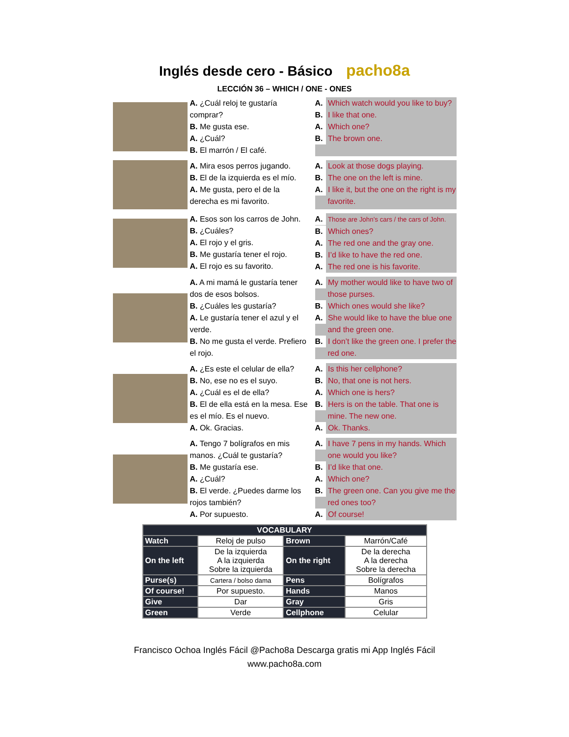Inglés desde cero - Básico pacho8a
LECCIÓN 36 – WHICH / ONE - ONES
A. ¿Cuál reloj te gustaría comprar?
B. Me gusta ese.
A. ¿Cuál?
B. El marrón / El café.
A. Which watch would you like to buy?
B. I like that one.
A. Which one?
B. The brown one.
A. Mira esos perros jugando.
B. El de la izquierda es el mío.
A. Me gusta, pero el de la derecha es mi favorito.
A. Look at those dogs playing.
B. The one on the left is mine.
A. I like it, but the one on the right is my favorite.
A. Esos son los carros de John.
B. ¿Cuáles?
A. El rojo y el gris.
B. Me gustaría tener el rojo.
A. El rojo es su favorito.
A. Those are John’s cars / the cars of John.
B. Which ones?
A. The red one and the gray one.
B. I’d like to have the red one.
A. The red one is his favorite.
A. A mi mamá le gustaría tener dos de esos bolsos.
B. ¿Cuáles les gustaría?
A. Le gustaría tener el azul y el verde.
B. No me gusta el verde. Prefiero el rojo.
A. My mother would like to have two of those purses.
B. Which ones would she like?
A. She would like to have the blue one and the green one.
B. I don’t like the green one. I prefer the red one.
A. ¿Es este el celular de ella?
B. No, ese no es el suyo.
A. ¿Cuál es el de ella?
B. El de ella está en la mesa. Ese es el mío. Es el nuevo.
A. Ok. Gracias.
A. Is this her cellphone?
B. No, that one is not hers.
A. Which one is hers?
B. Hers is on the table. That one is mine. The new one.
A. Ok. Thanks.
A. Tengo 7 bolígrafos en mis manos. ¿Cuál te gustaría?
B. Me gustaría ese.
A. ¿Cuál?
B. El verde. ¿Puedes darme los rojos también?
A. Por supuesto.
A. I have 7 pens in my hands. Which one would you like?
B. I’d like that one.
A. Which one?
B. The green one. Can you give me the red ones too?
A. Of course!
| VOCABULARY | | | |
| --- | --- | --- | --- |
| Watch | Reloj de pulso | Brown | Marrón/Café |
| On the left | De la izquierda A la izquierda Sobre la izquierda | On the right | De la derecha A la derecha Sobre la derecha |
| Purse(s) | Cartera / bolso dama | Pens | Bolígrafos |
| Of course! | Por supuesto. | Hands | Manos |
| Give | Dar | Gray | Gris |
| Green | Verde | Cellphone | Celular |
Francisco Ochoa Inglés Fácil @Pacho8a Descarga gratis mi App Inglés Fácil
www.pacho8a.com